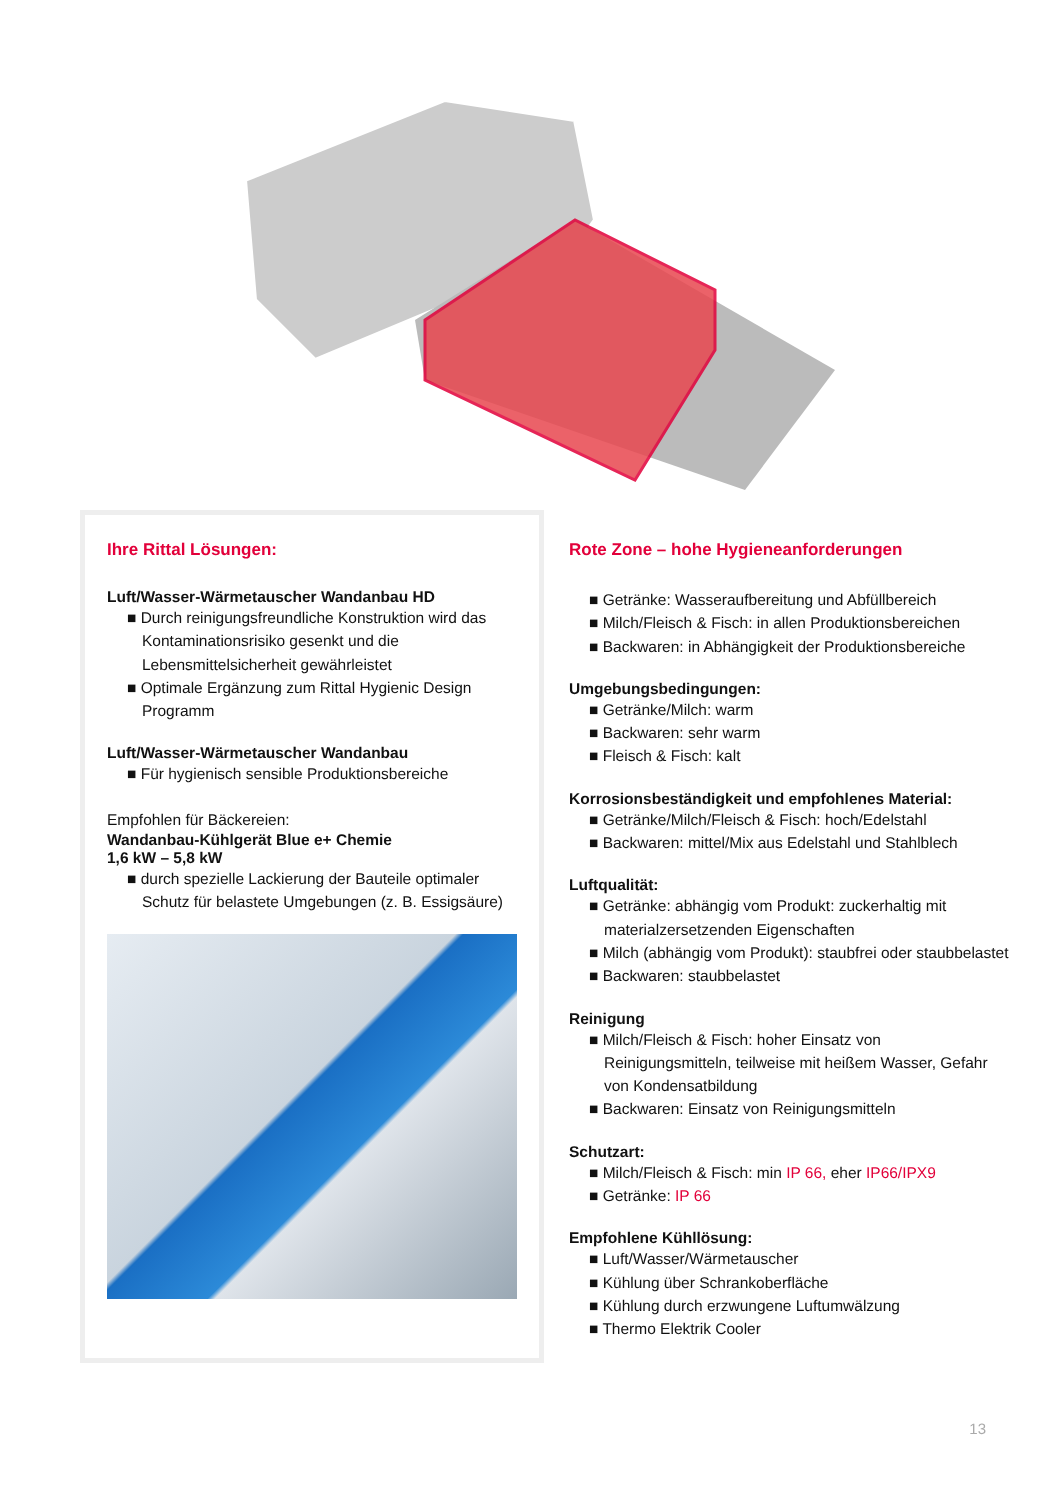Ihre Rittal Lösungen:
Luft/Wasser-Wärmetauscher Wandanbau HD
■ Durch reinigungsfreundliche Konstruktion wird das Kontaminationsrisiko gesenkt und die Lebensmittelsicherheit gewährleistet
■ Optimale Ergänzung zum Rittal Hygienic Design Programm
Luft/Wasser-Wärmetauscher Wandanbau
■ Für hygienisch sensible Produktionsbereiche
Empfohlen für Bäckereien:
Wandanbau-Kühlgerät Blue e+ Chemie
1,6 kW – 5,8 kW
■ durch spezielle Lackierung der Bauteile optimaler Schutz für belastete Umgebungen (z. B. Essigsäure)
Rote Zone – hohe Hygieneanforderungen
■ Getränke: Wasseraufbereitung und Abfüllbereich
■ Milch/Fleisch & Fisch: in allen Produktionsbereichen
■ Backwaren: in Abhängigkeit der Produktionsbereiche
Umgebungsbedingungen:
■ Getränke/Milch: warm
■ Backwaren: sehr warm
■ Fleisch & Fisch: kalt
Korrosionsbeständigkeit und empfohlenes Material:
■ Getränke/Milch/Fleisch & Fisch: hoch/Edelstahl
■ Backwaren: mittel/Mix aus Edelstahl und Stahlblech
Luftqualität:
■ Getränke: abhängig vom Produkt: zuckerhaltig mit materialzersetzenden Eigenschaften
■ Milch (abhängig vom Produkt): staubfrei oder staubbelastet
■ Backwaren: staubbelastet
Reinigung
■ Milch/Fleisch & Fisch: hoher Einsatz von Reinigungsmitteln, teilweise mit heißem Wasser, Gefahr von Kondensatbildung
■ Backwaren: Einsatz von Reinigungsmitteln
Schutzart:
■ Milch/Fleisch & Fisch: min IP 66, eher IP66/IPX9
■ Getränke: IP 66
Empfohlene Kühllösung:
■ Luft/Wasser/Wärmetauscher
■ Kühlung über Schrankoberfläche
■ Kühlung durch erzwungene Luftumwälzung
■ Thermo Elektrik Cooler
13